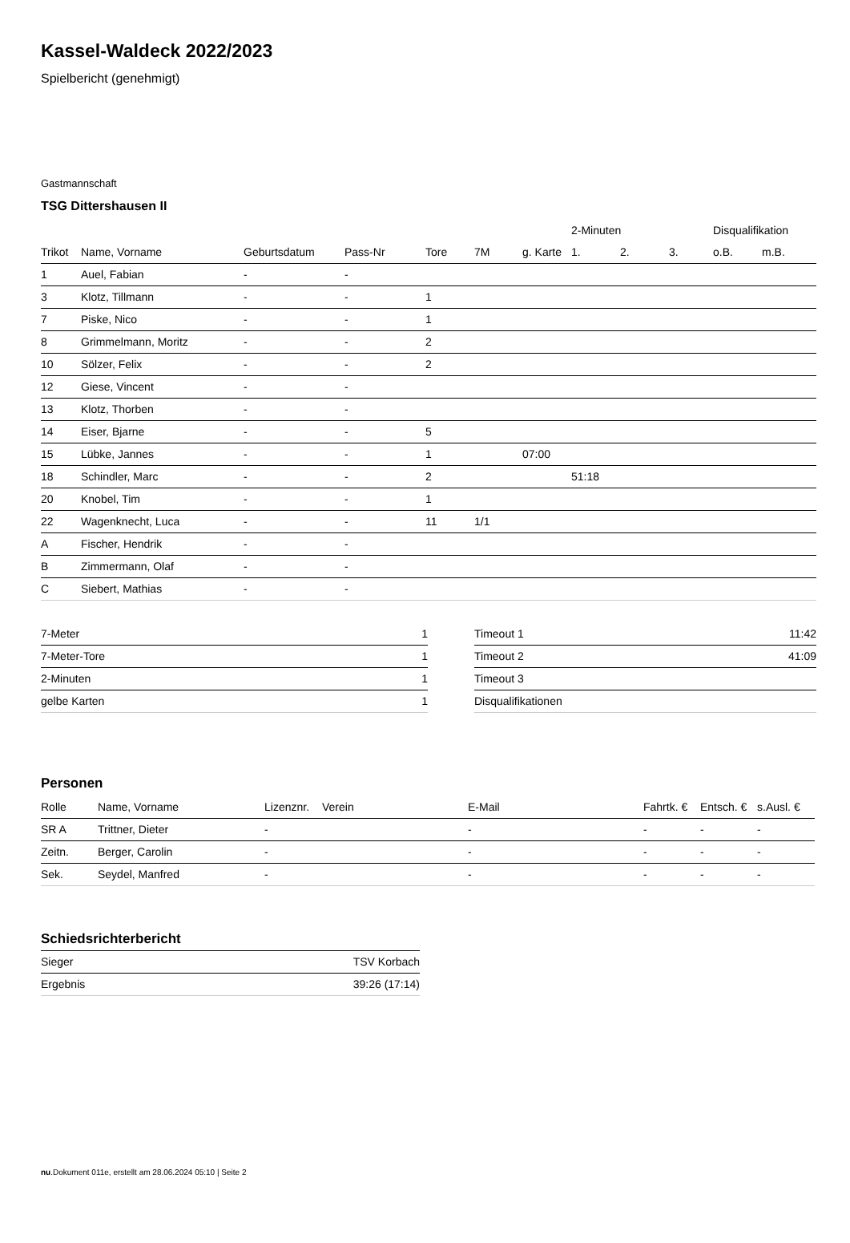Kassel-Waldeck 2022/2023
Spielbericht (genehmigt)
Gastmannschaft
TSG Dittershausen II
| | | | | | | | 2-Minuten | | | Disqualifikation | |
| --- | --- | --- | --- | --- | --- | --- | --- | --- | --- | --- | --- |
| Trikot | Name, Vorname | Geburtsdatum | Pass-Nr | Tore | 7M | g. Karte | 1. | 2. | 3. | o.B. | m.B. |
| 1 | Auel, Fabian | - | - | | | | | | | | |
| 3 | Klotz, Tillmann | - | - | 1 | | | | | | | |
| 7 | Piske, Nico | - | - | 1 | | | | | | | |
| 8 | Grimmelmann, Moritz | - | - | 2 | | | | | | | |
| 10 | Sölzer, Felix | - | - | 2 | | | | | | | |
| 12 | Giese, Vincent | - | - | | | | | | | | |
| 13 | Klotz, Thorben | - | - | | | | | | | | |
| 14 | Eiser, Bjarne | - | - | 5 | | | | | | | |
| 15 | Lübke, Jannes | - | - | 1 | | 07:00 | | | | | |
| 18 | Schindler, Marc | - | - | 2 | | | 51:18 | | | | |
| 20 | Knobel, Tim | - | - | 1 | | | | | | | |
| 22 | Wagenknecht, Luca | - | - | 11 | 1/1 | | | | | | |
| A | Fischer, Hendrik | - | - | | | | | | | | |
| B | Zimmermann, Olaf | - | - | | | | | | | | |
| C | Siebert, Mathias | - | - | | | | | | | | |
| 7-Meter | 1 |
| 7-Meter-Tore | 1 |
| 2-Minuten | 1 |
| gelbe Karten | 1 |
| Timeout 1 | 11:42 |
| Timeout 2 | 41:09 |
| Timeout 3 | |
| Disqualifikationen | |
Personen
| Rolle | Name, Vorname | Lizenznr. | Verein | E-Mail | Fahrtk. € | Entsch. € | s.Ausl. € |
| --- | --- | --- | --- | --- | --- | --- | --- |
| SR A | Trittner, Dieter | - | | - | - | - | - |
| Zeitn. | Berger, Carolin | - | | - | - | - | - |
| Sek. | Seydel, Manfred | - | | - | - | - | - |
Schiedsrichterbericht
| Sieger | TSV Korbach |
| Ergebnis | 39:26 (17:14) |
nu.Dokument 011e, erstellt am 28.06.2024 05:10 | Seite 2